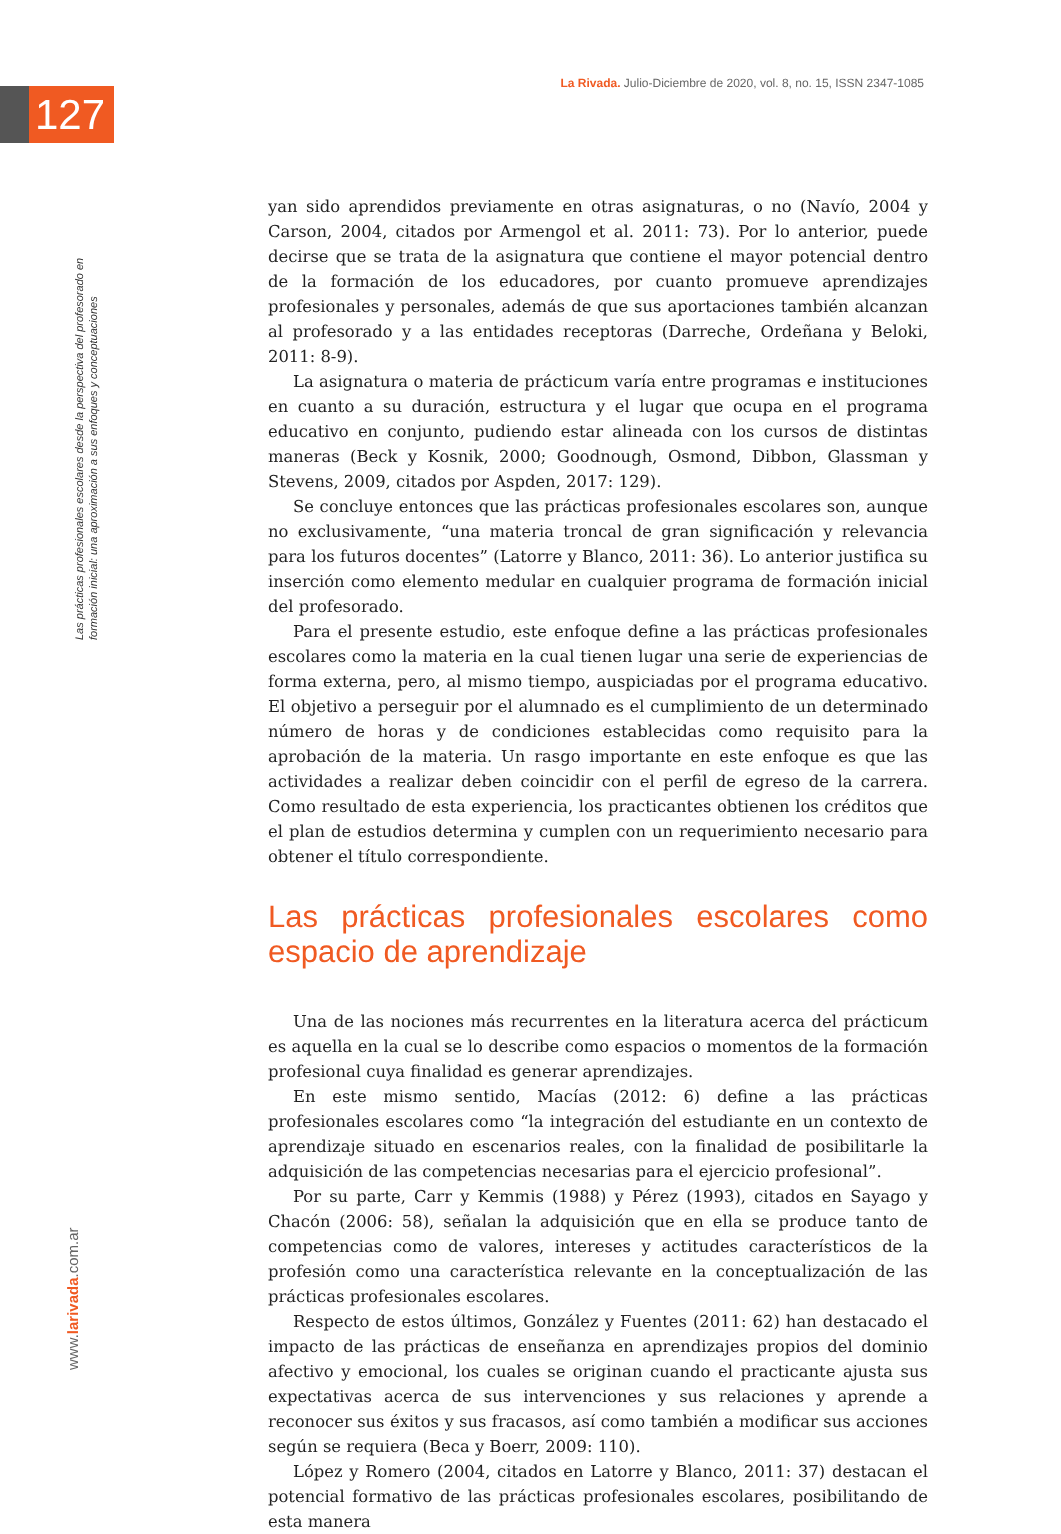La Rivada. Julio-Diciembre de 2020, vol. 8, no. 15, ISSN 2347-1085
127
Las prácticas profesionales escolares desde la perspectiva del profesorado en
formación inicial: una aproximación a sus enfoques y conceptuaciones
yan sido aprendidos previamente en otras asignaturas, o no (Navío, 2004 y Carson, 2004, citados por Armengol et al. 2011: 73). Por lo anterior, puede decirse que se trata de la asignatura que contiene el mayor potencial dentro de la formación de los educadores, por cuanto promueve aprendizajes profesionales y personales, además de que sus aportaciones también alcanzan al profesorado y a las entidades receptoras (Darreche, Ordeñana y Beloki, 2011: 8-9).
La asignatura o materia de prácticum varía entre programas e instituciones en cuanto a su duración, estructura y el lugar que ocupa en el programa educativo en conjunto, pudiendo estar alineada con los cursos de distintas maneras (Beck y Kosnik, 2000; Goodnough, Osmond, Dibbon, Glassman y Stevens, 2009, citados por Aspden, 2017: 129).
Se concluye entonces que las prácticas profesionales escolares son, aunque no exclusivamente, “una materia troncal de gran significación y relevancia para los futuros docentes” (Latorre y Blanco, 2011: 36). Lo anterior justifica su inserción como elemento medular en cualquier programa de formación inicial del profesorado.
Para el presente estudio, este enfoque define a las prácticas profesionales escolares como la materia en la cual tienen lugar una serie de experiencias de forma externa, pero, al mismo tiempo, auspiciadas por el programa educativo. El objetivo a perseguir por el alumnado es el cumplimiento de un determinado número de horas y de condiciones establecidas como requisito para la aprobación de la materia. Un rasgo importante en este enfoque es que las actividades a realizar deben coincidir con el perfil de egreso de la carrera. Como resultado de esta experiencia, los practicantes obtienen los créditos que el plan de estudios determina y cumplen con un requerimiento necesario para obtener el título correspondiente.
Las prácticas profesionales escolares como espacio de aprendizaje
Una de las nociones más recurrentes en la literatura acerca del prácticum es aquella en la cual se lo describe como espacios o momentos de la formación profesional cuya finalidad es generar aprendizajes.
En este mismo sentido, Macías (2012: 6) define a las prácticas profesionales escolares como “la integración del estudiante en un contexto de aprendizaje situado en escenarios reales, con la finalidad de posibilitarle la adquisición de las competencias necesarias para el ejercicio profesional”.
Por su parte, Carr y Kemmis (1988) y Pérez (1993), citados en Sayago y Chacón (2006: 58), señalan la adquisición que en ella se produce tanto de competencias como de valores, intereses y actitudes característicos de la profesión como una característica relevante en la conceptualización de las prácticas profesionales escolares.
Respecto de estos últimos, González y Fuentes (2011: 62) han destacado el impacto de las prácticas de enseñanza en aprendizajes propios del dominio afectivo y emocional, los cuales se originan cuando el practicante ajusta sus expectativas acerca de sus intervenciones y sus relaciones y aprende a reconocer sus éxitos y sus fracasos, así como también a modificar sus acciones según se requiera (Beca y Boerr, 2009: 110).
López y Romero (2004, citados en Latorre y Blanco, 2011: 37) destacan el potencial formativo de las prácticas profesionales escolares, posibilitando de esta manera
www.larivada.com.ar